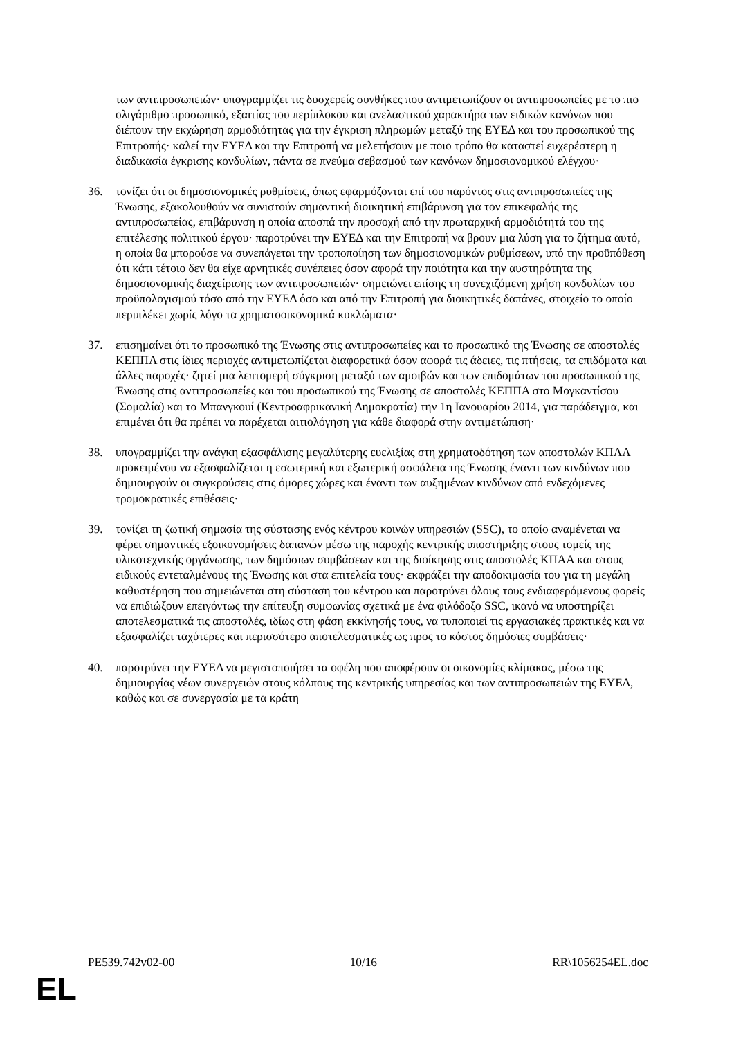των αντιπροσωπειών· υπογραμμίζει τις δυσχερείς συνθήκες που αντιμετωπίζουν οι αντιπροσωπείες με το πιο ολιγάριθμο προσωπικό, εξαιτίας του περίπλοκου και ανελαστικού χαρακτήρα των ειδικών κανόνων που διέπουν την εκχώρηση αρμοδιότητας για την έγκριση πληρωμών μεταξύ της ΕΥΕΔ και του προσωπικού της Επιτροπής· καλεί την ΕΥΕΔ και την Επιτροπή να μελετήσουν με ποιο τρόπο θα καταστεί ευχερέστερη η διαδικασία έγκρισης κονδυλίων, πάντα σε πνεύμα σεβασμού των κανόνων δημοσιονομικού ελέγχου·
36. τονίζει ότι οι δημοσιονομικές ρυθμίσεις, όπως εφαρμόζονται επί του παρόντος στις αντιπροσωπείες της Ένωσης, εξακολουθούν να συνιστούν σημαντική διοικητική επιβάρυνση για τον επικεφαλής της αντιπροσωπείας, επιβάρυνση η οποία αποσπά την προσοχή από την πρωταρχική αρμοδιότητά του της επιτέλεσης πολιτικού έργου· παροτρύνει την ΕΥΕΔ και την Επιτροπή να βρουν μια λύση για το ζήτημα αυτό, η οποία θα μπορούσε να συνεπάγεται την τροποποίηση των δημοσιονομικών ρυθμίσεων, υπό την προϋπόθεση ότι κάτι τέτοιο δεν θα είχε αρνητικές συνέπειες όσον αφορά την ποιότητα και την αυστηρότητα της δημοσιονομικής διαχείρισης των αντιπροσωπειών· σημειώνει επίσης τη συνεχιζόμενη χρήση κονδυλίων του προϋπολογισμού τόσο από την ΕΥΕΔ όσο και από την Επιτροπή για διοικητικές δαπάνες, στοιχείο το οποίο περιπλέκει χωρίς λόγο τα χρηματοοικονομικά κυκλώματα·
37. επισημαίνει ότι το προσωπικό της Ένωσης στις αντιπροσωπείες και το προσωπικό της Ένωσης σε αποστολές ΚΕΠΠΑ στις ίδιες περιοχές αντιμετωπίζεται διαφορετικά όσον αφορά τις άδειες, τις πτήσεις, τα επιδόματα και άλλες παροχές· ζητεί μια λεπτομερή σύγκριση μεταξύ των αμοιβών και των επιδομάτων του προσωπικού της Ένωσης στις αντιπροσωπείες και του προσωπικού της Ένωσης σε αποστολές ΚΕΠΠΑ στο Μογκαντίσου (Σομαλία) και το Μπανγκουί (Κεντροαφρικανική Δημοκρατία) την 1η Ιανουαρίου 2014, για παράδειγμα, και επιμένει ότι θα πρέπει να παρέχεται αιτιολόγηση για κάθε διαφορά στην αντιμετώπιση·
38. υπογραμμίζει την ανάγκη εξασφάλισης μεγαλύτερης ευελιξίας στη χρηματοδότηση των αποστολών ΚΠΑΑ προκειμένου να εξασφαλίζεται η εσωτερική και εξωτερική ασφάλεια της Ένωσης έναντι των κινδύνων που δημιουργούν οι συγκρούσεις στις όμορες χώρες και έναντι των αυξημένων κινδύνων από ενδεχόμενες τρομοκρατικές επιθέσεις·
39. τονίζει τη ζωτική σημασία της σύστασης ενός κέντρου κοινών υπηρεσιών (SSC), το οποίο αναμένεται να φέρει σημαντικές εξοικονομήσεις δαπανών μέσω της παροχής κεντρικής υποστήριξης στους τομείς της υλικοτεχνικής οργάνωσης, των δημόσιων συμβάσεων και της διοίκησης στις αποστολές ΚΠΑΑ και στους ειδικούς εντεταλμένους της Ένωσης και στα επιτελεία τους· εκφράζει την αποδοκιμασία του για τη μεγάλη καθυστέρηση που σημειώνεται στη σύσταση του κέντρου και παροτρύνει όλους τους ενδιαφερόμενους φορείς να επιδιώξουν επειγόντως την επίτευξη συμφωνίας σχετικά με ένα φιλόδοξο SSC, ικανό να υποστηρίζει αποτελεσματικά τις αποστολές, ιδίως στη φάση εκκίνησής τους, να τυποποιεί τις εργασιακές πρακτικές και να εξασφαλίζει ταχύτερες και περισσότερο αποτελεσματικές ως προς το κόστος δημόσιες συμβάσεις·
40. παροτρύνει την ΕΥΕΔ να μεγιστοποιήσει τα οφέλη που αποφέρουν οι οικονομίες κλίμακας, μέσω της δημιουργίας νέων συνεργειών στους κόλπους της κεντρικής υπηρεσίας και των αντιπροσωπειών της ΕΥΕΔ, καθώς και σε συνεργασία με τα κράτη
PE539.742v02-00 10/16 RR\1056254EL.doc
EL